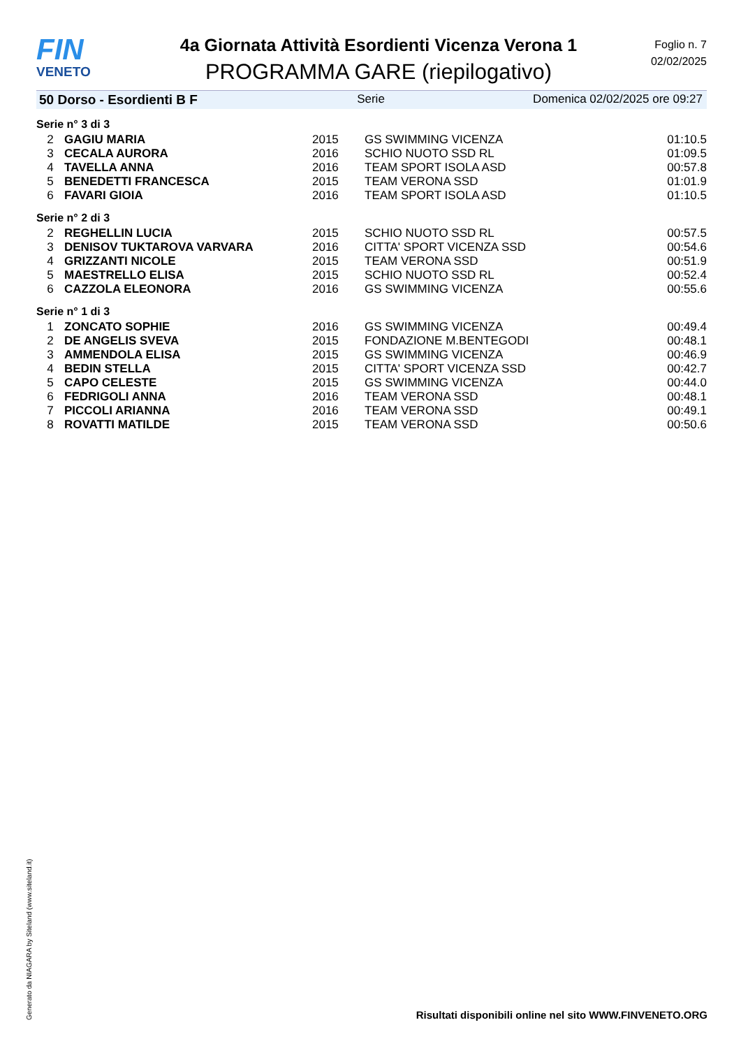FIN
VENETO
4a Giornata Attività Esordienti Vicenza Verona 1
PROGRAMMA GARE (riepilogativo)
Foglio n. 7
02/02/2025
50 Dorso - Esordienti B F Serie Domenica 02/02/2025 ore 09:27
| Serie n° 3 di 3 | | | | |
| 2 | GAGIU MARIA | 2015 | GS SWIMMING VICENZA | 01:10.5 |
| 3 | CECALA AURORA | 2016 | SCHIO NUOTO SSD RL | 01:09.5 |
| 4 | TAVELLA ANNA | 2016 | TEAM SPORT ISOLA ASD | 00:57.8 |
| 5 | BENEDETTI FRANCESCA | 2015 | TEAM VERONA SSD | 01:01.9 |
| 6 | FAVARI GIOIA | 2016 | TEAM SPORT ISOLA ASD | 01:10.5 |
| Serie n° 2 di 3 | | | | |
| 2 | REGHELLIN LUCIA | 2015 | SCHIO NUOTO SSD RL | 00:57.5 |
| 3 | DENISOV TUKTAROVA VARVARA | 2016 | CITTA' SPORT VICENZA SSD | 00:54.6 |
| 4 | GRIZZANTI NICOLE | 2015 | TEAM VERONA SSD | 00:51.9 |
| 5 | MAESTRELLO ELISA | 2015 | SCHIO NUOTO SSD RL | 00:52.4 |
| 6 | CAZZOLA ELEONORA | 2016 | GS SWIMMING VICENZA | 00:55.6 |
| Serie n° 1 di 3 | | | | |
| 1 | ZONCATO SOPHIE | 2016 | GS SWIMMING VICENZA | 00:49.4 |
| 2 | DE ANGELIS SVEVA | 2015 | FONDAZIONE M.BENTEGODI | 00:48.1 |
| 3 | AMMENDOLA ELISA | 2015 | GS SWIMMING VICENZA | 00:46.9 |
| 4 | BEDIN STELLA | 2015 | CITTA' SPORT VICENZA SSD | 00:42.7 |
| 5 | CAPO CELESTE | 2015 | GS SWIMMING VICENZA | 00:44.0 |
| 6 | FEDRIGOLI ANNA | 2016 | TEAM VERONA SSD | 00:48.1 |
| 7 | PICCOLI ARIANNA | 2016 | TEAM VERONA SSD | 00:49.1 |
| 8 | ROVATTI MATILDE | 2015 | TEAM VERONA SSD | 00:50.6 |
Generato da NIAGARA by Siteland (www.siteland.it)
Risultati disponibili online nel sito WWW.FINVENETO.ORG